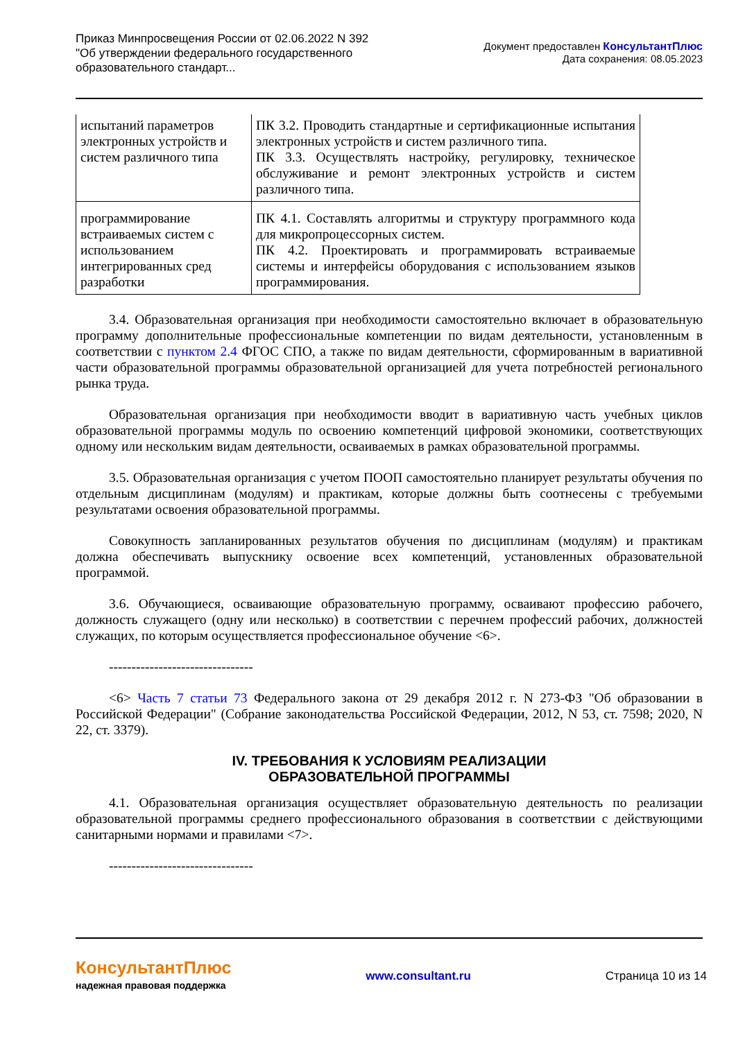Приказ Минпросвещения России от 02.06.2022 N 392
"Об утверждении федерального государственного
образовательного стандарт...
Документ предоставлен КонсультантПлюс
Дата сохранения: 08.05.2023
| испытаний параметров электронных устройств и систем различного типа | ПК 3.2. Проводить стандартные и сертификационные испытания электронных устройств и систем различного типа. ПК 3.3. Осуществлять настройку, регулировку, техническое обслуживание и ремонт электронных устройств и систем различного типа. |
| программирование встраиваемых систем с использованием интегрированных сред разработки | ПК 4.1. Составлять алгоритмы и структуру программного кода для микропроцессорных систем. ПК 4.2. Проектировать и программировать встраиваемые системы и интерфейсы оборудования с использованием языков программирования. |
3.4. Образовательная организация при необходимости самостоятельно включает в образовательную программу дополнительные профессиональные компетенции по видам деятельности, установленным в соответствии с пунктом 2.4 ФГОС СПО, а также по видам деятельности, сформированным в вариативной части образовательной программы образовательной организацией для учета потребностей регионального рынка труда.
Образовательная организация при необходимости вводит в вариативную часть учебных циклов образовательной программы модуль по освоению компетенций цифровой экономики, соответствующих одному или нескольким видам деятельности, осваиваемых в рамках образовательной программы.
3.5. Образовательная организация с учетом ПООП самостоятельно планирует результаты обучения по отдельным дисциплинам (модулям) и практикам, которые должны быть соотнесены с требуемыми результатами освоения образовательной программы.
Совокупность запланированных результатов обучения по дисциплинам (модулям) и практикам должна обеспечивать выпускнику освоение всех компетенций, установленных образовательной программой.
3.6. Обучающиеся, осваивающие образовательную программу, осваивают профессию рабочего, должность служащего (одну или несколько) в соответствии с перечнем профессий рабочих, должностей служащих, по которым осуществляется профессиональное обучение <6>.
--------------------------------
<6> Часть 7 статьи 73 Федерального закона от 29 декабря 2012 г. N 273-ФЗ "Об образовании в Российской Федерации" (Собрание законодательства Российской Федерации, 2012, N 53, ст. 7598; 2020, N 22, ст. 3379).
IV. ТРЕБОВАНИЯ К УСЛОВИЯМ РЕАЛИЗАЦИИ
ОБРАЗОВАТЕЛЬНОЙ ПРОГРАММЫ
4.1. Образовательная организация осуществляет образовательную деятельность по реализации образовательной программы среднего профессионального образования в соответствии с действующими санитарными нормами и правилами <7>.
--------------------------------
КонсультантПлюс
надежная правовая поддержка
www.consultant.ru Страница 10 из 14